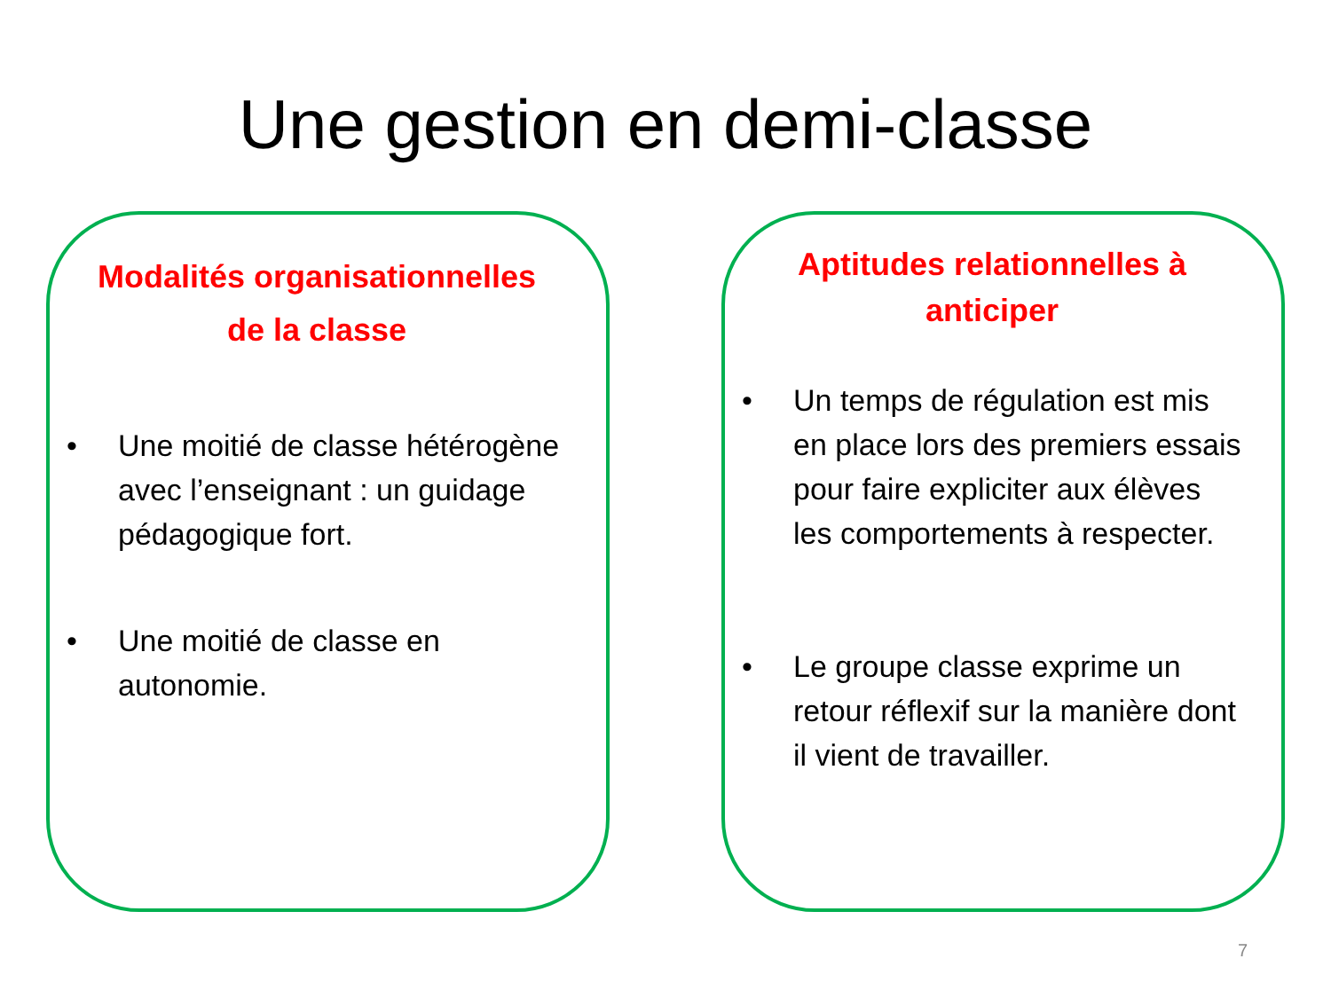Une gestion en demi-classe
Modalités organisationnelles
de la classe
• Une moitié de classe hétérogène avec l’enseignant : un guidage pédagogique fort.
• Une moitié de classe en autonomie.
Aptitudes relationnelles à
anticiper
• Un temps de régulation est mis en place lors des premiers essais pour faire expliciter aux élèves les comportements à respecter.
• Le groupe classe exprime un retour réflexif sur la manière dont il vient de travailler.
7